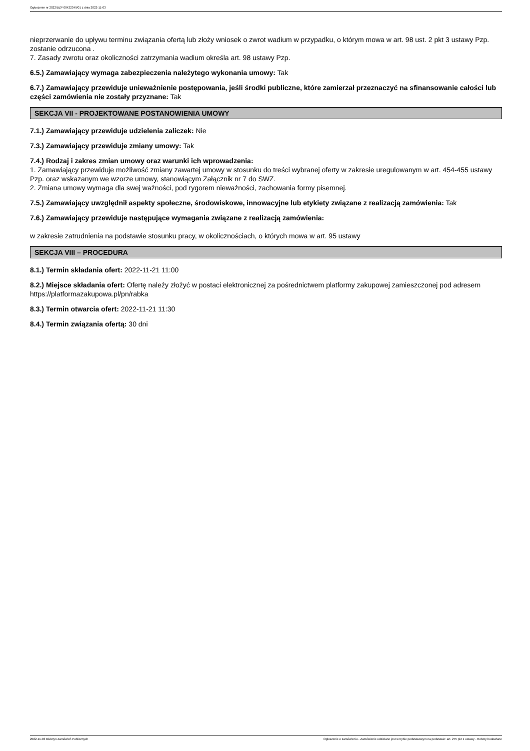Ogłoszenie nr 2022/BZP 00422349/01 z dnia 2022-11-03
nieprzerwanie do upływu terminu związania ofertą lub złoży wniosek o zwrot wadium w przypadku, o którym mowa w art. 98 ust. 2 pkt 3 ustawy Pzp. zostanie odrzucona .
7. Zasady zwrotu oraz okoliczności zatrzymania wadium określa art. 98 ustawy Pzp.
6.5.) Zamawiający wymaga zabezpieczenia należytego wykonania umowy: Tak
6.7.) Zamawiający przewiduje unieważnienie postępowania, jeśli środki publiczne, które zamierzał przeznaczyć na sfinansowanie całości lub części zamówienia nie zostały przyznane: Tak
SEKCJA VII - PROJEKTOWANE POSTANOWIENIA UMOWY
7.1.) Zamawiający przewiduje udzielenia zaliczek: Nie
7.3.) Zamawiający przewiduje zmiany umowy: Tak
7.4.) Rodzaj i zakres zmian umowy oraz warunki ich wprowadzenia:
1. Zamawiający przewiduje możliwość zmiany zawartej umowy w stosunku do treści wybranej oferty w zakresie uregulowanym w art. 454-455 ustawy Pzp. oraz wskazanym we wzorze umowy, stanowiącym Załącznik nr 7 do SWZ.
2. Zmiana umowy wymaga dla swej ważności, pod rygorem nieważności, zachowania formy pisemnej.
7.5.) Zamawiający uwzględnił aspekty społeczne, środowiskowe, innowacyjne lub etykiety związane z realizacją zamówienia: Tak
7.6.) Zamawiający przewiduje następujące wymagania związane z realizacją zamówienia:
w zakresie zatrudnienia na podstawie stosunku pracy, w okolicznościach, o których mowa w art. 95 ustawy
SEKCJA VIII – PROCEDURA
8.1.) Termin składania ofert: 2022-11-21 11:00
8.2.) Miejsce składania ofert: Ofertę należy złożyć w postaci elektronicznej za pośrednictwem platformy zakupowej zamieszczonej pod adresem https://platformazakupowa.pl/pn/rabka
8.3.) Termin otwarcia ofert: 2022-11-21 11:30
8.4.) Termin związania ofertą: 30 dni
2022-11-03 Biuletyn Zamówień Publicznych Ogłoszenie o zamówieniu - Zamówienie udzielane jest w trybie podstawowym na podstawie: art. 275 pkt 1 ustawy - Roboty budowlane